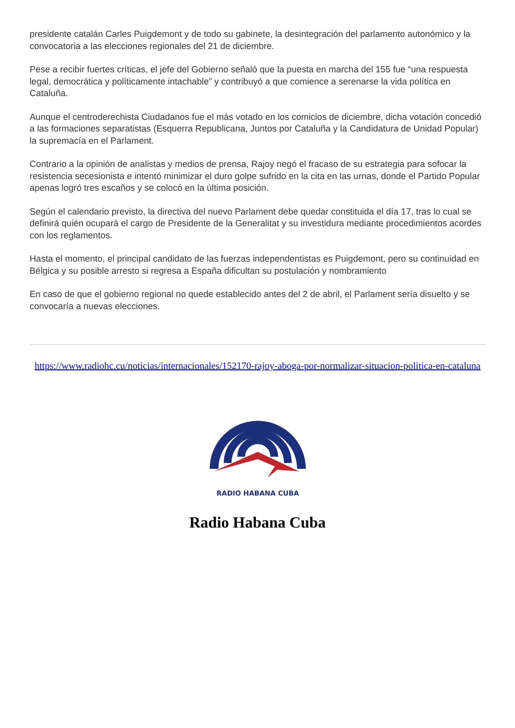presidente catalán Carles Puigdemont y de todo su gabinete, la desintegración del parlamento autonómico y la convocatoria a las elecciones regionales del 21 de diciembre.
Pese a recibir fuertes críticas, el jefe del Gobierno señaló que la puesta en marcha del 155 fue “una respuesta legal, democrática y políticamente intachable” y contribuyó a que comience a serenarse la vida política en Cataluña.
Aunque el centroderechista Ciudadanos fue el más votado en los comicios de diciembre, dicha votación concedió a las formaciones separatistas (Esquerra Republicana, Juntos por Cataluña y la Candidatura de Unidad Popular) la supremacía en el Parlament.
Contrario a la opinión de analistas y medios de prensa, Rajoy negó el fracaso de su estrategia para sofocar la resistencia secesionista e intentó minimizar el duro golpe sufrido en la cita en las urnas, donde el Partido Popular apenas logró tres escaños y se colocó en la última posición.
Según el calendario previsto, la directiva del nuevo Parlament debe quedar constituida el día 17, tras lo cual se definirá quién ocupará el cargo de Presidente de la Generalitat y su investidura mediante procedimientos acordes con los reglamentos.
Hasta el momento, el principal candidato de las fuerzas independentistas es Puigdemont, pero su continuidad en Bélgica y su posible arresto si regresa a España dificultan su postulación y nombramiento
En caso de que el gobierno regional no quede establecido antes del 2 de abril, el Parlament sería disuelto y se convocaría a nuevas elecciones.
https://www.radiohc.cu/noticias/internacionales/152170-rajoy-aboga-por-normalizar-situacion-politica-en-cataluna
RADIO HABANA CUBA
Radio Habana Cuba